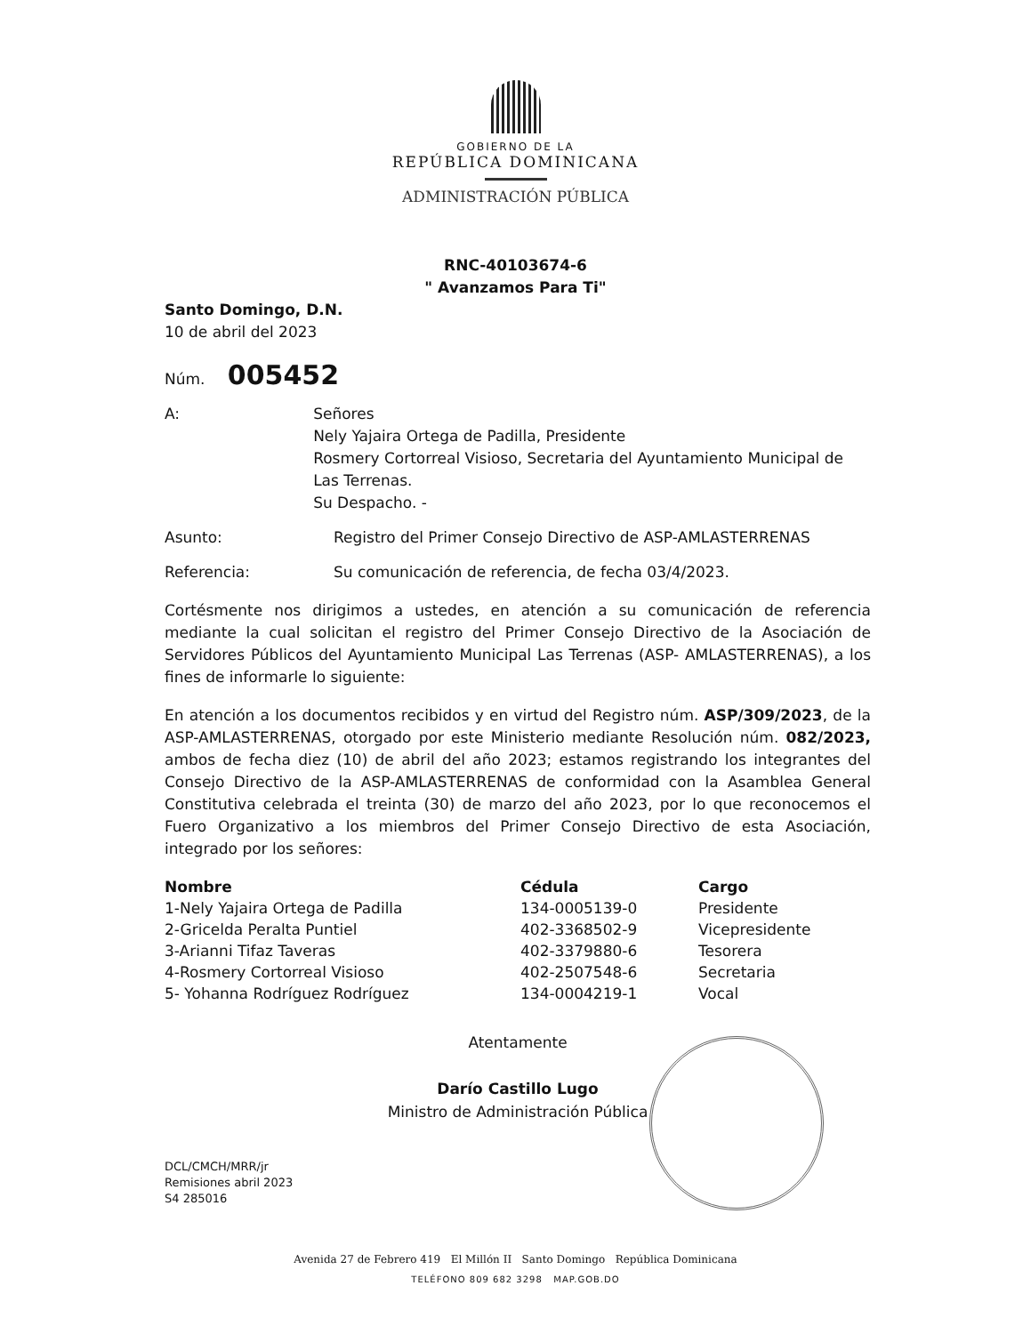GOBIERNO DE LA
REPÚBLICA DOMINICANA
ADMINISTRACIÓN PÚBLICA
RNC-40103674-6
" Avanzamos Para Ti"
Santo Domingo, D.N.
10 de abril del 2023
Núm. 005452
A: Señores
Nely Yajaira Ortega de Padilla, Presidente
Rosmery Cortorreal Visioso, Secretaria del Ayuntamiento Municipal de Las Terrenas.
Su Despacho. -
Asunto: Registro del Primer Consejo Directivo de ASP-AMLASTERRENAS
Referencia: Su comunicación de referencia, de fecha 03/4/2023.
Cortésmente nos dirigimos a ustedes, en atención a su comunicación de referencia mediante la cual solicitan el registro del Primer Consejo Directivo de la Asociación de Servidores Públicos del Ayuntamiento Municipal Las Terrenas (ASP- AMLASTERRENAS), a los fines de informarle lo siguiente:
En atención a los documentos recibidos y en virtud del Registro núm. ASP/309/2023, de la ASP-AMLASTERRENAS, otorgado por este Ministerio mediante Resolución núm. 082/2023, ambos de fecha diez (10) de abril del año 2023; estamos registrando los integrantes del Consejo Directivo de la ASP-AMLASTERRENAS de conformidad con la Asamblea General Constitutiva celebrada el treinta (30) de marzo del año 2023, por lo que reconocemos el Fuero Organizativo a los miembros del Primer Consejo Directivo de esta Asociación, integrado por los señores:
| Nombre | Cédula | Cargo |
| --- | --- | --- |
| 1-Nely Yajaira Ortega de Padilla | 134-0005139-0 | Presidente |
| 2-Gricelda Peralta Puntiel | 402-3368502-9 | Vicepresidente |
| 3-Arianni Tifaz Taveras | 402-3379880-6 | Tesorera |
| 4-Rosmery Cortorreal Visioso | 402-2507548-6 | Secretaria |
| 5- Yohanna Rodríguez Rodríguez | 134-0004219-1 | Vocal |
Atentamente
Darío Castillo Lugo
Ministro de Administración Pública
DCL/CMCH/MRR/jr
Remisiones abril 2023
S4 285016
Avenida 27 de Febrero 419 El Millón II Santo Domingo República Dominicana
TELÉFONO 809 682 3298 MAP.GOB.DO